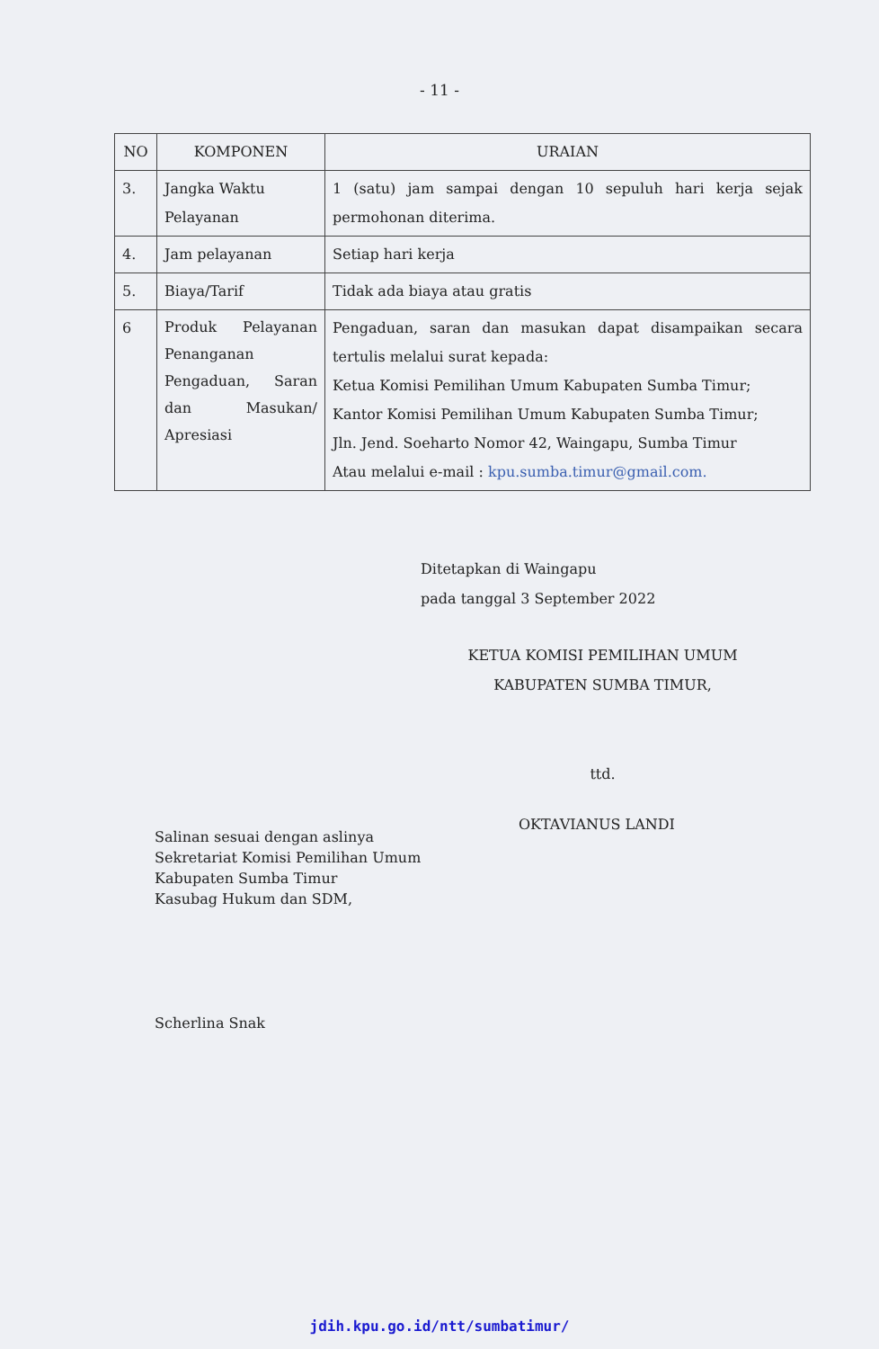- 11 -
| NO | KOMPONEN | URAIAN |
| --- | --- | --- |
| 3. | Jangka Waktu Pelayanan | 1 (satu) jam sampai dengan 10 sepuluh hari kerja sejak permohonan diterima. |
| 4. | Jam pelayanan | Setiap hari kerja |
| 5. | Biaya/Tarif | Tidak ada biaya atau gratis |
| 6 | Produk Pelayanan Penanganan Pengaduan, Saran dan Masukan/ Apresiasi | Pengaduan, saran dan masukan dapat disampaikan secara tertulis melalui surat kepada: Ketua Komisi Pemilihan Umum Kabupaten Sumba Timur; Kantor Komisi Pemilihan Umum Kabupaten Sumba Timur; Jln. Jend. Soeharto Nomor 42, Waingapu, Sumba Timur Atau melalui e-mail : kpu.sumba.timur@gmail.com. |
Ditetapkan di Waingapu
pada tanggal 3 September 2022
KETUA KOMISI PEMILIHAN UMUM
KABUPATEN SUMBA TIMUR,
ttd.
Salinan sesuai dengan aslinya
Sekretariat Komisi Pemilihan Umum
Kabupaten Sumba Timur
Kasubag Hukum dan SDM,
Scherlina Snak
OKTAVIANUS LANDI
jdih.kpu.go.id/ntt/sumbatimur/